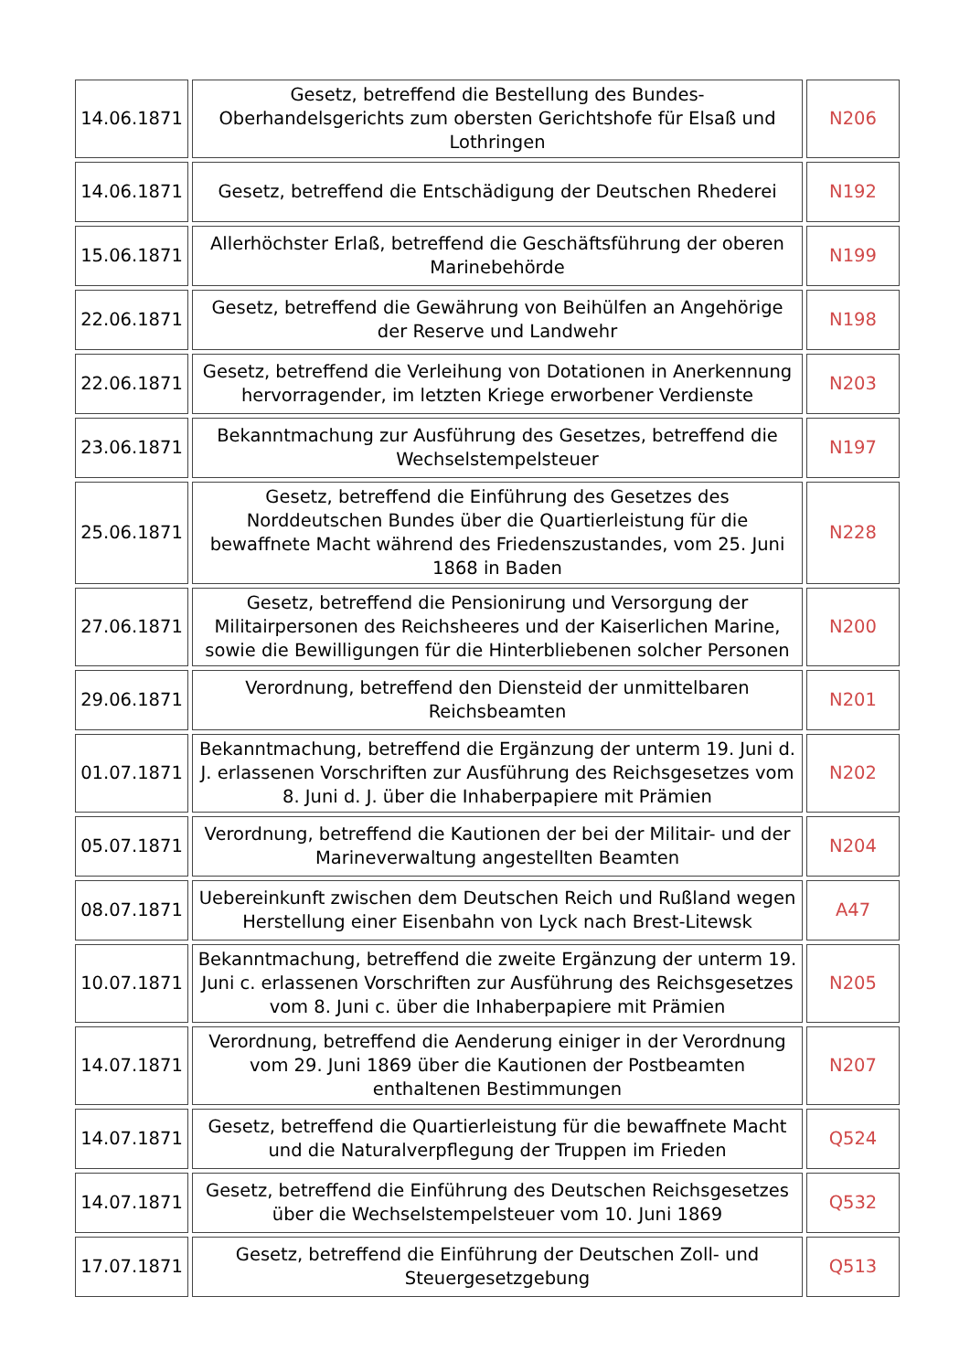| 14.06.1871 | Gesetz, betreffend die Bestellung des Bundes-Oberhandelsgerichts zum obersten Gerichtshofe für Elsaß und Lothringen | N206 |
| 14.06.1871 | Gesetz, betreffend die Entschädigung der Deutschen Rhederei | N192 |
| 15.06.1871 | Allerhöchster Erlaß, betreffend die Geschäftsführung der oberen Marinebehörde | N199 |
| 22.06.1871 | Gesetz, betreffend die Gewährung von Beihülfen an Angehörige der Reserve und Landwehr | N198 |
| 22.06.1871 | Gesetz, betreffend die Verleihung von Dotationen in Anerkennung hervorragender, im letzten Kriege erworbener Verdienste | N203 |
| 23.06.1871 | Bekanntmachung zur Ausführung des Gesetzes, betreffend die Wechselstempelsteuer | N197 |
| 25.06.1871 | Gesetz, betreffend die Einführung des Gesetzes des Norddeutschen Bundes über die Quartierleistung für die bewaffnete Macht während des Friedenszustandes, vom 25. Juni 1868 in Baden | N228 |
| 27.06.1871 | Gesetz, betreffend die Pensionirung und Versorgung der Militairpersonen des Reichsheeres und der Kaiserlichen Marine, sowie die Bewilligungen für die Hinterbliebenen solcher Personen | N200 |
| 29.06.1871 | Verordnung, betreffend den Diensteid der unmittelbaren Reichsbeamten | N201 |
| 01.07.1871 | Bekanntmachung, betreffend die Ergänzung der unterm 19. Juni d. J. erlassenen Vorschriften zur Ausführung des Reichsgesetzes vom 8. Juni d. J. über die Inhaberpapiere mit Prämien | N202 |
| 05.07.1871 | Verordnung, betreffend die Kautionen der bei der Militair- und der Marineverwaltung angestellten Beamten | N204 |
| 08.07.1871 | Uebereinkunft zwischen dem Deutschen Reich und Rußland wegen Herstellung einer Eisenbahn von Lyck nach Brest-Litewsk | A47 |
| 10.07.1871 | Bekanntmachung, betreffend die zweite Ergänzung der unterm 19. Juni c. erlassenen Vorschriften zur Ausführung des Reichsgesetzes vom 8. Juni c. über die Inhaberpapiere mit Prämien | N205 |
| 14.07.1871 | Verordnung, betreffend die Aenderung einiger in der Verordnung vom 29. Juni 1869 über die Kautionen der Postbeamten enthaltenen Bestimmungen | N207 |
| 14.07.1871 | Gesetz, betreffend die Quartierleistung für die bewaffnete Macht und die Naturalverpflegung der Truppen im Frieden | Q524 |
| 14.07.1871 | Gesetz, betreffend die Einführung des Deutschen Reichsgesetzes über die Wechselstempelsteuer vom 10. Juni 1869 | Q532 |
| 17.07.1871 | Gesetz, betreffend die Einführung der Deutschen Zoll- und Steuergesetzgebung | Q513 |